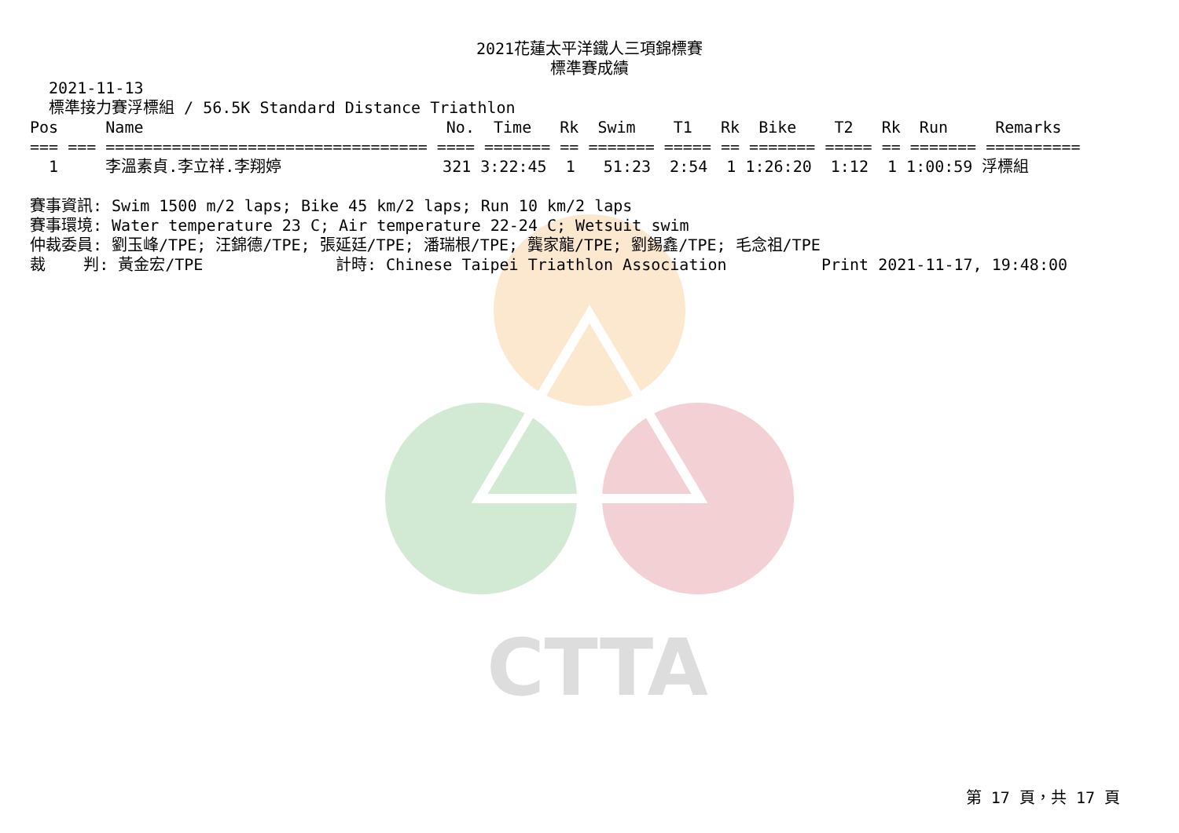CTTA
2021花蓮太平洋鐵人三項錦標賽
標準賽成績
  2021-11-13
  標準接力賽浮標組 / 56.5K Standard Distance Triathlon
Pos     Name                                No.  Time   Rk  Swim    T1   Rk  Bike    T2   Rk  Run     Remarks
=== === ================================== ==== ======= == ======= ===== == ======= ===== == ======= ==========
  1     李溫素貞.李立祥.李翔婷                 321 3:22:45  1   51:23  2:54  1 1:26:20  1:12  1 1:00:59 浮標組

賽事資訊: Swim 1500 m/2 laps; Bike 45 km/2 laps; Run 10 km/2 laps
賽事環境: Water temperature 23 C; Air temperature 22-24 C; Wetsuit swim
仲裁委員: 劉玉峰/TPE; 汪錦德/TPE; 張延廷/TPE; 潘瑞根/TPE; 龔家龍/TPE; 劉錫鑫/TPE; 毛念祖/TPE
裁    判: 黃金宏/TPE              計時: Chinese Taipei Triathlon Association          Print 2021-11-17, 19:48:00
第 17 頁，共 17 頁